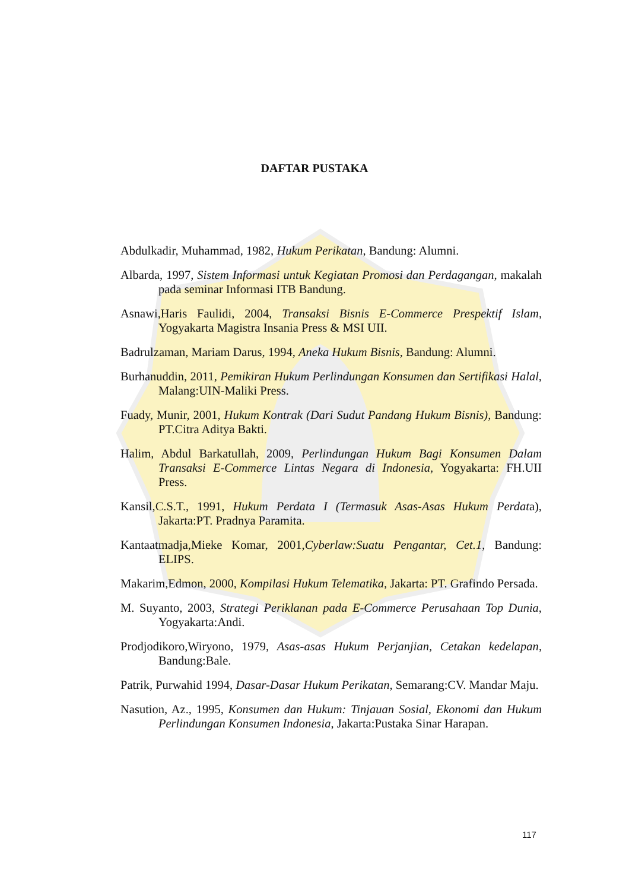DAFTAR PUSTAKA
Abdulkadir, Muhammad, 1982, Hukum Perikatan, Bandung: Alumni.
Albarda, 1997, Sistem Informasi untuk Kegiatan Promosi dan Perdagangan, makalah pada seminar Informasi ITB Bandung.
Asnawi,Haris Faulidi, 2004, Transaksi Bisnis E-Commerce Prespektif Islam, Yogyakarta Magistra Insania Press & MSI UII.
Badrulzaman, Mariam Darus, 1994, Aneka Hukum Bisnis, Bandung: Alumni.
Burhanuddin, 2011, Pemikiran Hukum Perlindungan Konsumen dan Sertifikasi Halal, Malang:UIN-Maliki Press.
Fuady, Munir, 2001, Hukum Kontrak (Dari Sudut Pandang Hukum Bisnis), Bandung: PT.Citra Aditya Bakti.
Halim, Abdul Barkatullah, 2009, Perlindungan Hukum Bagi Konsumen Dalam Transaksi E-Commerce Lintas Negara di Indonesia, Yogyakarta: FH.UII Press.
Kansil,C.S.T., 1991, Hukum Perdata I (Termasuk Asas-Asas Hukum Perdata), Jakarta:PT. Pradnya Paramita.
Kantaatmadja,Mieke Komar, 2001,Cyberlaw:Suatu Pengantar, Cet.1, Bandung: ELIPS.
Makarim,Edmon, 2000, Kompilasi Hukum Telematika, Jakarta: PT. Grafindo Persada.
M. Suyanto, 2003, Strategi Periklanan pada E-Commerce Perusahaan Top Dunia, Yogyakarta:Andi.
Prodjodikoro,Wiryono, 1979, Asas-asas Hukum Perjanjian, Cetakan kedelapan, Bandung:Bale.
Patrik, Purwahid 1994, Dasar-Dasar Hukum Perikatan, Semarang:CV. Mandar Maju.
Nasution, Az., 1995, Konsumen dan Hukum: Tinjauan Sosial, Ekonomi dan Hukum Perlindungan Konsumen Indonesia, Jakarta:Pustaka Sinar Harapan.
117